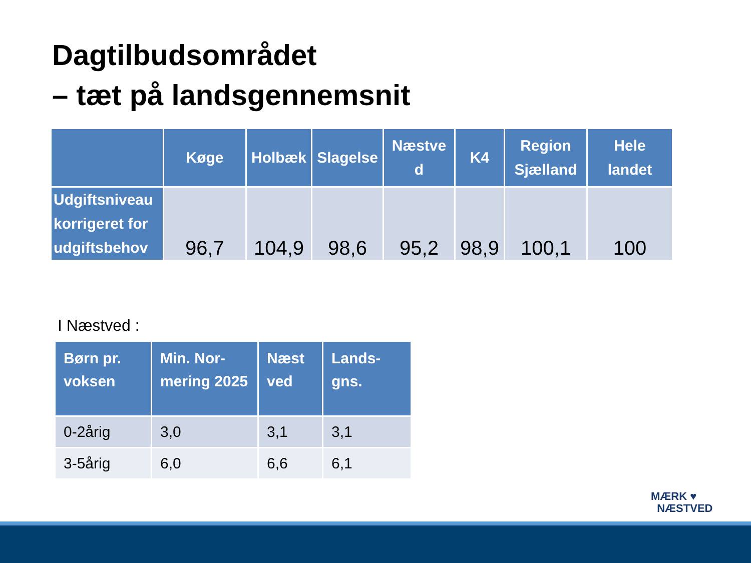Dagtilbudsområdet
– tæt på landsgennemsnit
| | Køge | Holbæk | Slagelse | Næstve d | K4 | Region Sjælland | Hele landet |
| --- | --- | --- | --- | --- | --- | --- | --- |
| Udgiftsniveau korrigeret for udgiftsbehov | 96,7 | 104,9 | 98,6 | 95,2 | 98,9 | 100,1 | 100 |
I Næstved :
| Børn pr. voksen | Min. Nor-mering 2025 | Næst ved | Lands-gns. |
| --- | --- | --- | --- |
| 0-2årig | 3,0 | 3,1 | 3,1 |
| 3-5årig | 6,0 | 6,6 | 6,1 |
MÆRK ♥
NÆSTVED